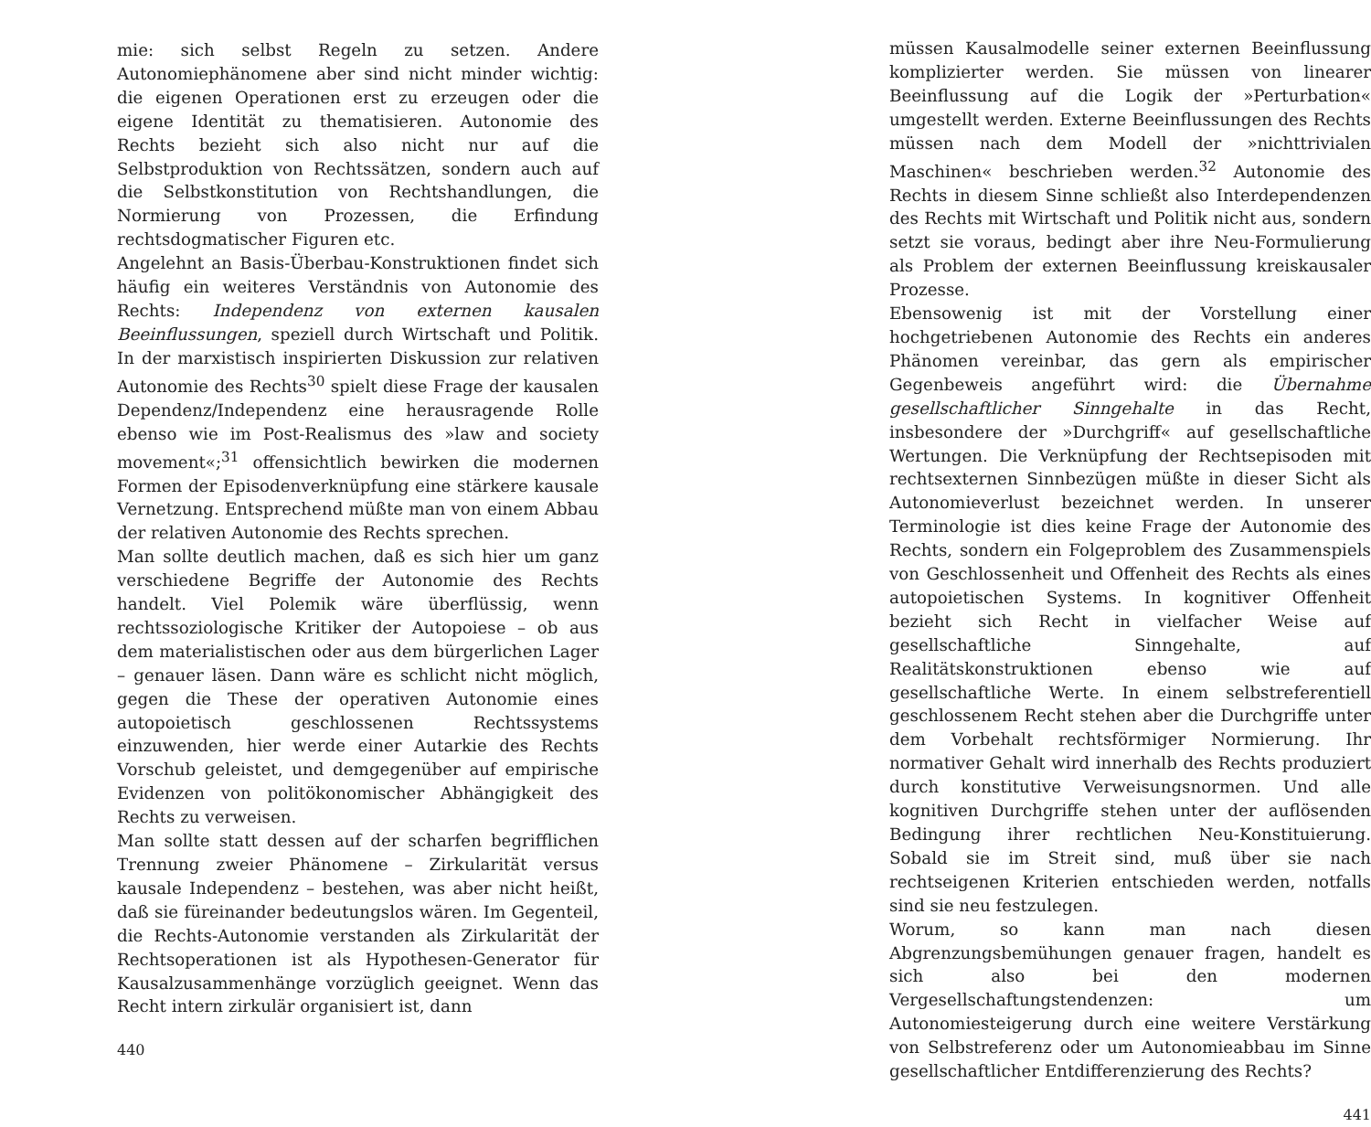mie: sich selbst Regeln zu setzen. Andere Autonomiephänomene aber sind nicht minder wichtig: die eigenen Operationen erst zu erzeugen oder die eigene Identität zu thematisieren. Autonomie des Rechts bezieht sich also nicht nur auf die Selbstproduktion von Rechtssätzen, sondern auch auf die Selbstkonstitution von Rechtshandlungen, die Normierung von Prozessen, die Erfindung rechtsdogmatischer Figuren etc.
Angelehnt an Basis-Überbau-Konstruktionen findet sich häufig ein weiteres Verständnis von Autonomie des Rechts: Independenz von externen kausalen Beeinflussungen, speziell durch Wirtschaft und Politik. In der marxistisch inspirierten Diskussion zur relativen Autonomie des Rechts<sup>30</sup> spielt diese Frage der kausalen Dependenz/Independenz eine herausragende Rolle ebenso wie im Post-Realismus des »law and society movement«;<sup>31</sup> offensichtlich bewirken die modernen Formen der Episodenverknüpfung eine stärkere kausale Vernetzung. Entsprechend müßte man von einem Abbau der relativen Autonomie des Rechts sprechen.
Man sollte deutlich machen, daß es sich hier um ganz verschiedene Begriffe der Autonomie des Rechts handelt. Viel Polemik wäre überflüssig, wenn rechtssoziologische Kritiker der Autopoiese – ob aus dem materialistischen oder aus dem bürgerlichen Lager – genauer läsen. Dann wäre es schlicht nicht möglich, gegen die These der operativen Autonomie eines autopoietisch geschlossenen Rechtssystems einzuwenden, hier werde einer Autarkie des Rechts Vorschub geleistet, und demgegenüber auf empirische Evidenzen von politökonomischer Abhängigkeit des Rechts zu verweisen.
Man sollte statt dessen auf der scharfen begrifflichen Trennung zweier Phänomene – Zirkularität versus kausale Independenz – bestehen, was aber nicht heißt, daß sie füreinander bedeutungslos wären. Im Gegenteil, die Rechts-Autonomie verstanden als Zirkularität der Rechtsoperationen ist als Hypothesen-Generator für Kausalzusammenhänge vorzüglich geeignet. Wenn das Recht intern zirkulär organisiert ist, dann
440
müssen Kausalmodelle seiner externen Beeinflussung komplizierter werden. Sie müssen von linearer Beeinflussung auf die Logik der »Perturbation« umgestellt werden. Externe Beeinflussungen des Rechts müssen nach dem Modell der »nichttrivialen Maschinen« beschrieben werden.<sup>32</sup> Autonomie des Rechts in diesem Sinne schließt also Interdependenzen des Rechts mit Wirtschaft und Politik nicht aus, sondern setzt sie voraus, bedingt aber ihre Neu-Formulierung als Problem der externen Beeinflussung kreiskausaler Prozesse.
Ebensowenig ist mit der Vorstellung einer hochgetriebenen Autonomie des Rechts ein anderes Phänomen vereinbar, das gern als empirischer Gegenbeweis angeführt wird: die Übernahme gesellschaftlicher Sinngehalte in das Recht, insbesondere der »Durchgriff« auf gesellschaftliche Wertungen. Die Verknüpfung der Rechtsepisoden mit rechtsexternen Sinnbezügen müßte in dieser Sicht als Autonomieverlust bezeichnet werden. In unserer Terminologie ist dies keine Frage der Autonomie des Rechts, sondern ein Folgeproblem des Zusammenspiels von Geschlossenheit und Offenheit des Rechts als eines autopoietischen Systems. In kognitiver Offenheit bezieht sich Recht in vielfacher Weise auf gesellschaftliche Sinngehalte, auf Realitätskonstruktionen ebenso wie auf gesellschaftliche Werte. In einem selbstreferentiell geschlossenem Recht stehen aber die Durchgriffe unter dem Vorbehalt rechtsförmiger Normierung. Ihr normativer Gehalt wird innerhalb des Rechts produziert durch konstitutive Verweisungsnormen. Und alle kognitiven Durchgriffe stehen unter der auflösenden Bedingung ihrer rechtlichen Neu-Konstituierung. Sobald sie im Streit sind, muß über sie nach rechtseigenen Kriterien entschieden werden, notfalls sind sie neu festzulegen.
Worum, so kann man nach diesen Abgrenzungsbemühungen genauer fragen, handelt es sich also bei den modernen Vergesellschaftungstendenzen: um Autonomiesteigerung durch eine weitere Verstärkung von Selbstreferenz oder um Autonomieabbau im Sinne gesellschaftlicher Entdifferenzierung des Rechts?
441